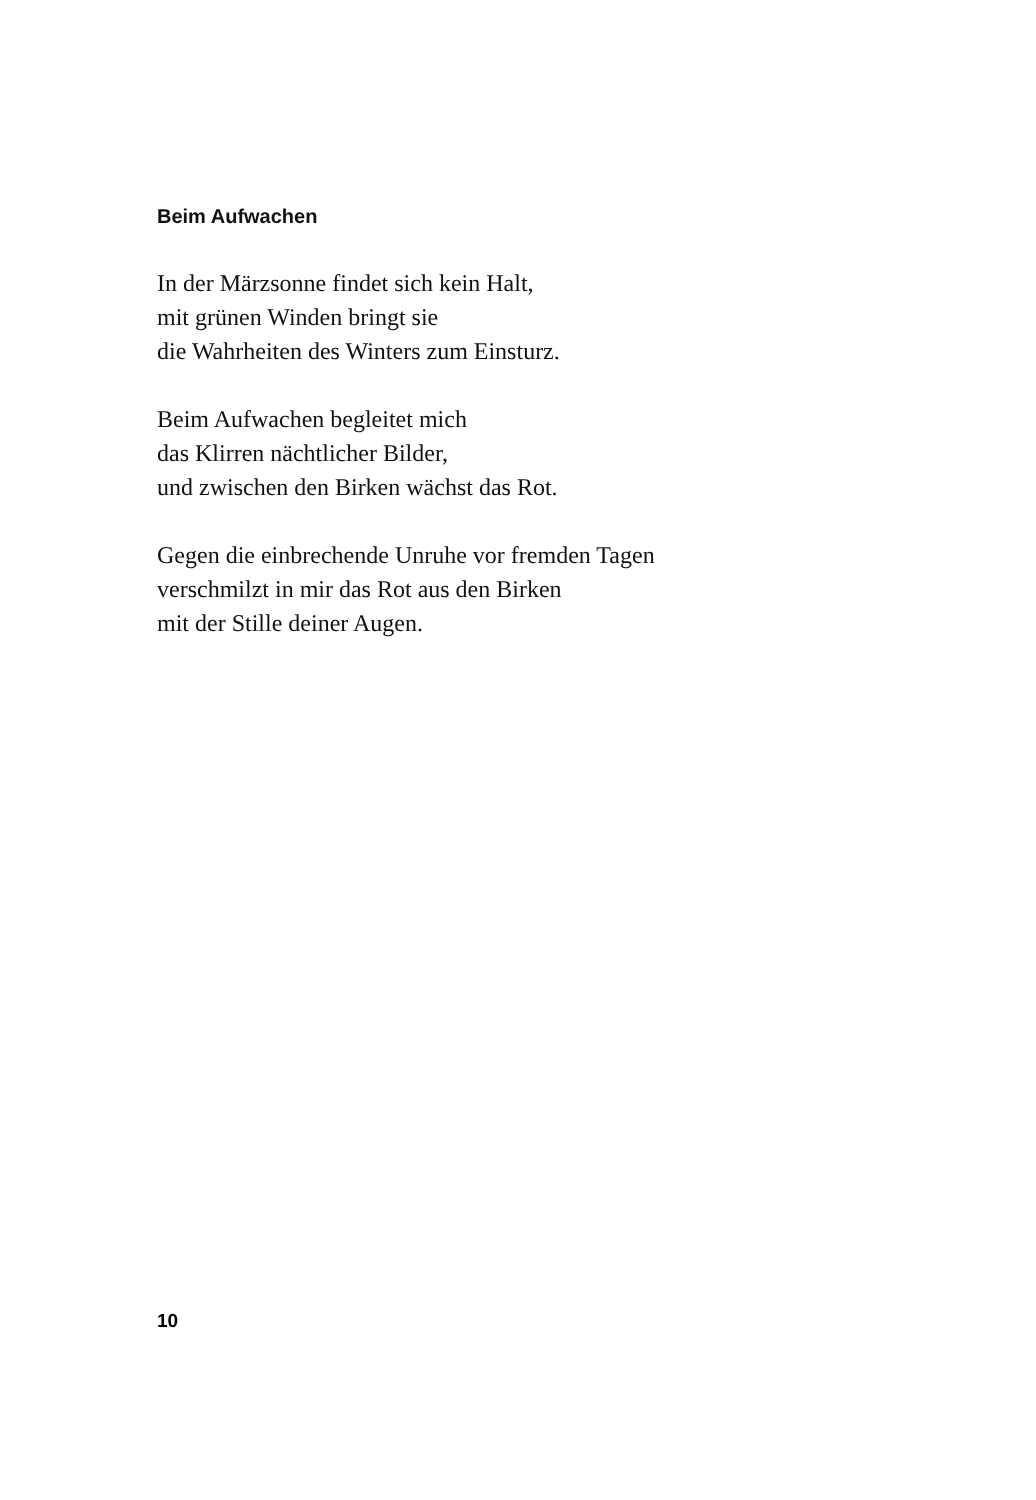Beim Aufwachen
In der Märzsonne findet sich kein Halt,
mit grünen Winden bringt sie
die Wahrheiten des Winters zum Einsturz.
Beim Aufwachen begleitet mich
das Klirren nächtlicher Bilder,
und zwischen den Birken wächst das Rot.
Gegen die einbrechende Unruhe vor fremden Tagen
verschmilzt in mir das Rot aus den Birken
mit der Stille deiner Augen.
10